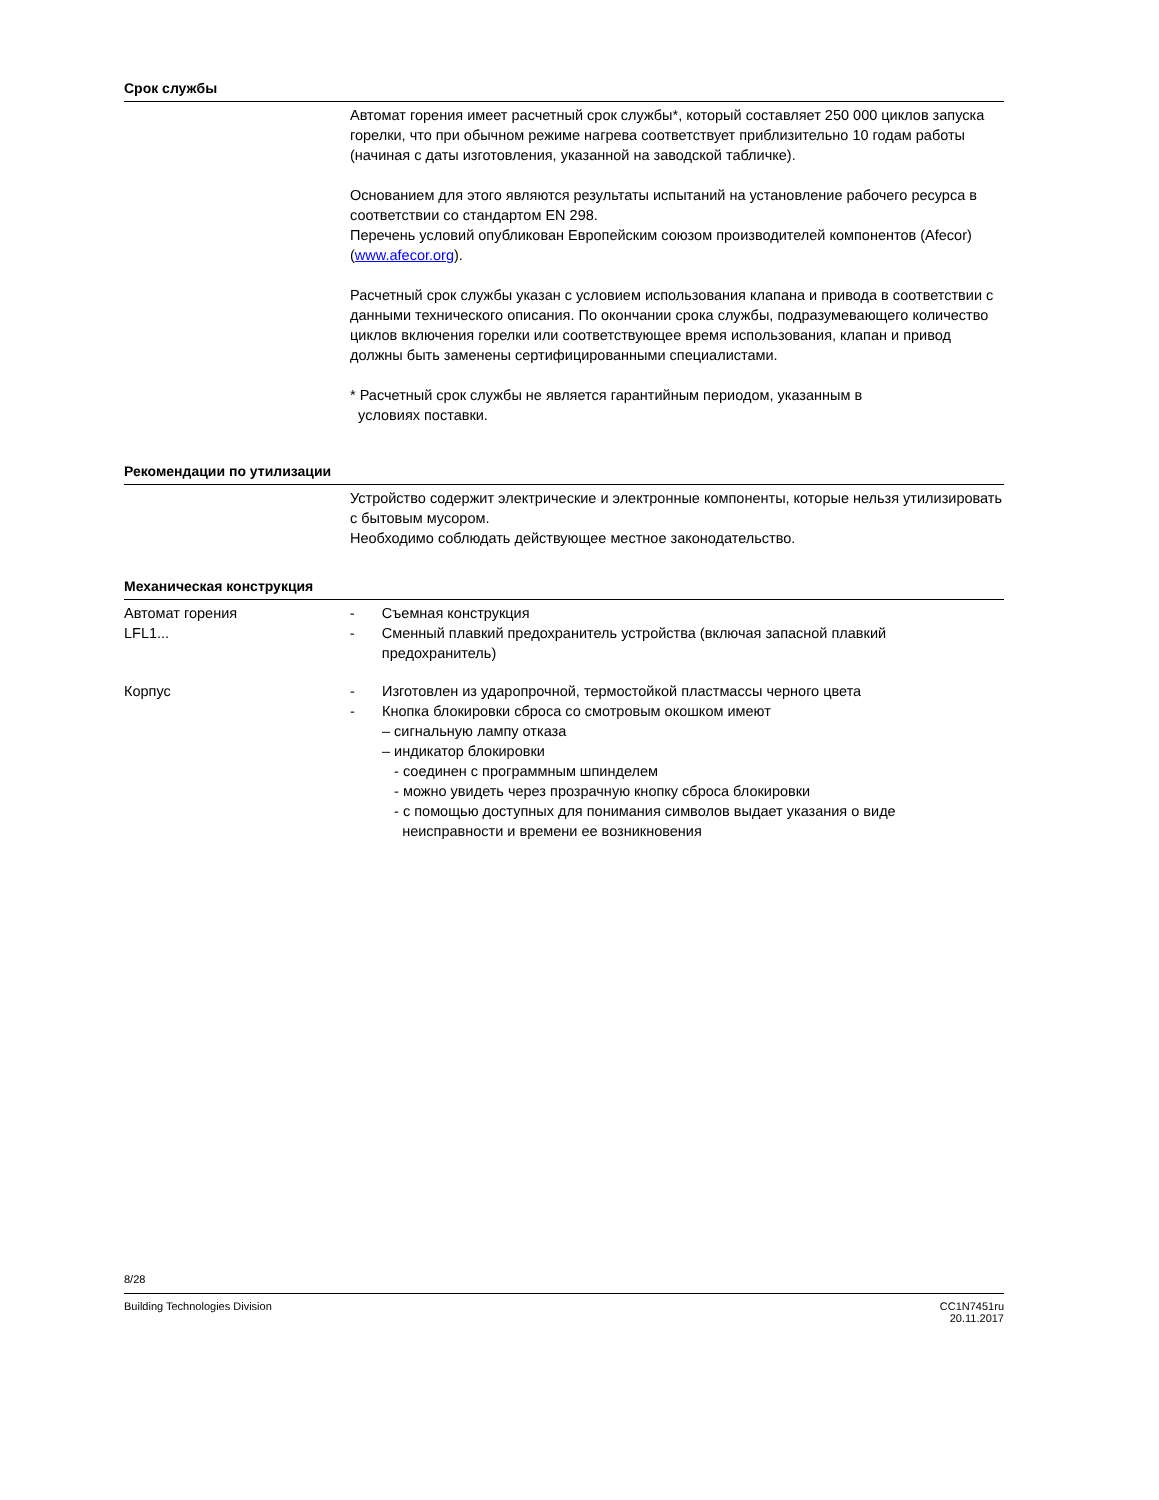Срок службы
Автомат горения имеет расчетный срок службы*, который составляет 250 000 циклов запуска горелки, что при обычном режиме нагрева соответствует приблизительно 10 годам работы (начиная с даты изготовления, указанной на заводской табличке).
Основанием для этого являются результаты испытаний на установление рабочего ресурса в соответствии со стандартом EN 298.
Перечень условий опубликован Европейским союзом производителей компонентов (Afecor) (www.afecor.org).
Расчетный срок службы указан с условием использования клапана и привода в соответствии с данными технического описания. По окончании срока службы, подразумевающего количество циклов включения горелки или соответствующее время использования, клапан и привод должны быть заменены сертифицированными специалистами.
* Расчетный срок службы не является гарантийным периодом, указанным в
условиях поставки.
Рекомендации по утилизации
Устройство содержит электрические и электронные компоненты, которые нельзя утилизировать с бытовым мусором.
Необходимо соблюдать действующее местное законодательство.
Механическая конструкция
Автомат горения
LFL1...
- Съемная конструкция
- Сменный плавкий предохранитель устройства (включая запасной плавкий предохранитель)
Корпус - Изготовлен из ударопрочной, термостойкой пластмассы черного цвета
- Кнопка блокировки сброса со смотровым окошком имеют
– сигнальную лампу отказа
– индикатор блокировки
- соединен с программным шпинделем
- можно увидеть через прозрачную кнопку сброса блокировки
- с помощью доступных для понимания символов выдает указания о виде
неисправности и времени ее возникновения
8/28
Building Technologies Division CC1N7451ru
20.11.2017